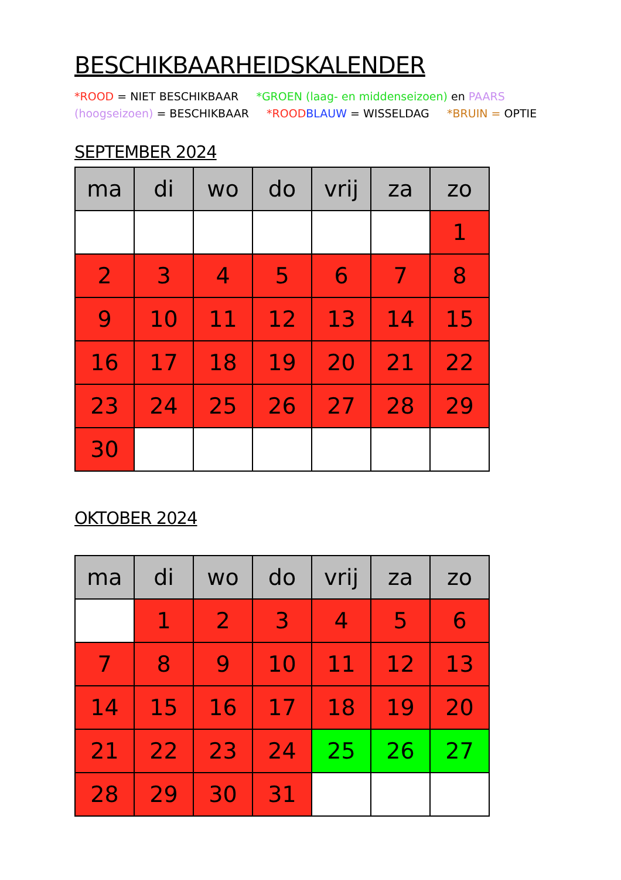BESCHIKBAARHEIDSKALENDER
*ROOD = NIET BESCHIKBAAR *GROEN (laag- en middenseizoen) en PAARS (hoogseizoen) = BESCHIKBAAR *ROOD BLAUW = WISSELDAG *BRUIN = OPTIE
SEPTEMBER 2024
| ma | di | wo | do | vrij | za | zo |
| --- | --- | --- | --- | --- | --- | --- |
| | | | | | | 1 |
| 2 | 3 | 4 | 5 | 6 | 7 | 8 |
| 9 | 10 | 11 | 12 | 13 | 14 | 15 |
| 16 | 17 | 18 | 19 | 20 | 21 | 22 |
| 23 | 24 | 25 | 26 | 27 | 28 | 29 |
| 30 | | | | | | |
OKTOBER 2024
| ma | di | wo | do | vrij | za | zo |
| --- | --- | --- | --- | --- | --- | --- |
| | 1 | 2 | 3 | 4 | 5 | 6 |
| 7 | 8 | 9 | 10 | 11 | 12 | 13 |
| 14 | 15 | 16 | 17 | 18 | 19 | 20 |
| 21 | 22 | 23 | 24 | 25 | 26 | 27 |
| 28 | 29 | 30 | 31 | | | |